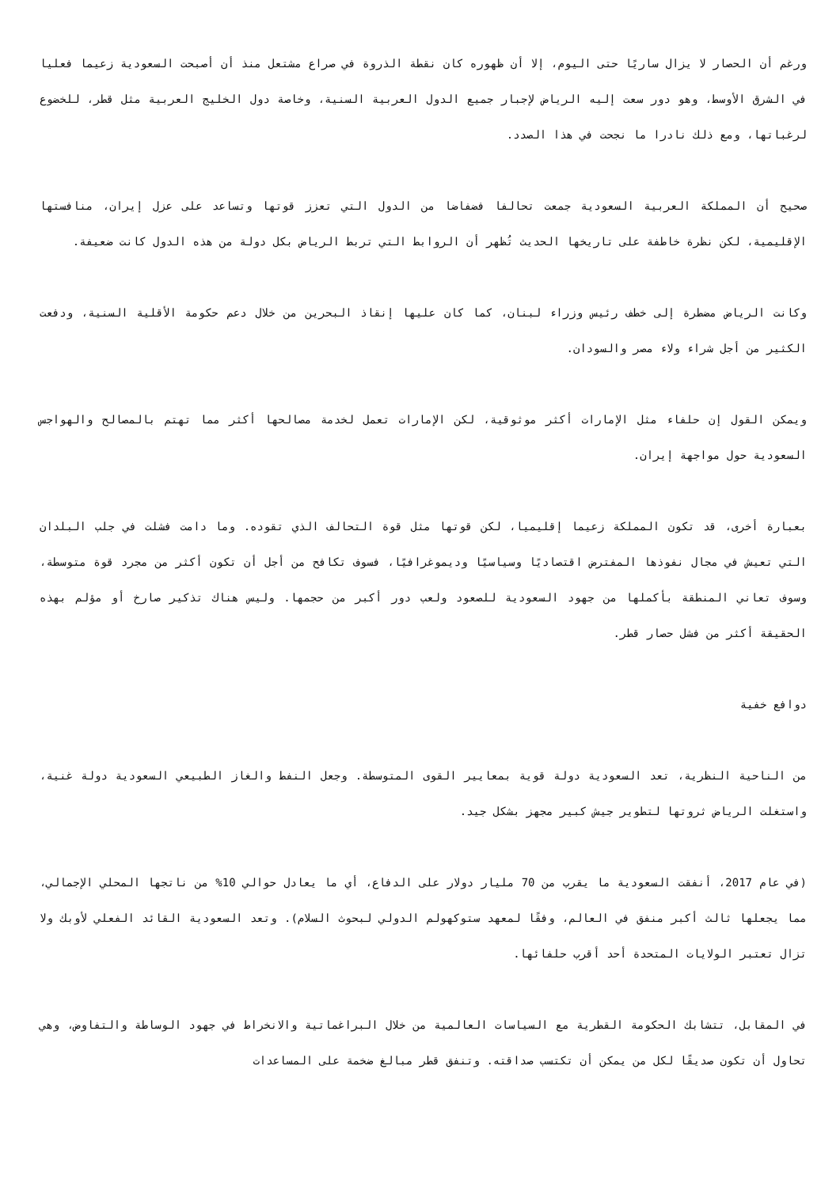ورغم أن الحصار لا يزال ساريًا حتى اليوم، إلا أن ظهوره كان نقطة الذروة في صراع مشتعل منذ أن أصبحت السعودية زعيما فعليا في الشرق الأوسط، وهو دور سعت إليه الرياض لإجبار جميع الدول العربية السنية، وخاصة دول الخليج العربية مثل قطر، للخضوع لرغباتها، ومع ذلك نادرا ما نجحت في هذا الصدد.
صحيح أن المملكة العربية السعودية جمعت تحالفا فضفاضا من الدول التي تعزز قوتها وتساعد على عزل إيران، منافستها الإقليمية، لكن نظرة خاطفة على تاريخها الحديث تُظهر أن الروابط التي تربط الرياض بكل دولة من هذه الدول كانت ضعيفة.
وكانت الرياض مضطرة إلى خطف رئيس وزراء لبنان، كما كان عليها إنقاذ البحرين من خلال دعم حكومة الأقلية السنية، ودفعت الكثير من أجل شراء ولاء مصر والسودان.
ويمكن القول إن حلفاء مثل الإمارات أكثر موثوقية، لكن الإمارات تعمل لخدمة مصالحها أكثر مما تهتم بالمصالح والهواجس السعودية حول مواجهة إيران.
بعبارة أخرى، قد تكون المملكة زعيما إقليميا، لكن قوتها مثل قوة التحالف الذي تقوده. وما دامت فشلت في جلب البلدان التي تعيش في مجال نفوذها المفترض اقتصاديًا وسياسيًا وديموغرافيًا، فسوف تكافح من أجل أن تكون أكثر من مجرد قوة متوسطة، وسوف تعاني المنطقة بأكملها من جهود السعودية للصعود ولعب دور أكبر من حجمها. وليس هناك تذكير صارخ أو مؤلم بهذه الحقيقة أكثر من فشل حصار قطر.
دوافع خفية
من الناحية النظرية، تعد السعودية دولة قوية بمعايير القوى المتوسطة. وجعل النفط والغاز الطبيعي السعودية دولة غنية، واستغلت الرياض ثروتها لتطوير جيش كبير مجهز بشكل جيد.
(في عام 2017، أنفقت السعودية ما يقرب من 70 مليار دولار على الدفاع، أي ما يعادل حوالي 10% من ناتجها المحلي الإجمالي، مما يجعلها ثالث أكبر منفق في العالم، وفقًا لمعهد ستوكهولم الدولي لبحوث السلام). وتعد السعودية القائد الفعلي لأوبك ولا تزال تعتبر الولايات المتحدة أحد أقرب حلفائها.
في المقابل، تتشابك الحكومة القطرية مع السياسات العالمية من خلال البراغماتية والانخراط في جهود الوساطة والتفاوض، وهي تحاول أن تكون صديقًا لكل من يمكن أن تكتسب صداقته. وتنفق قطر مبالغ ضخمة على المساعدات